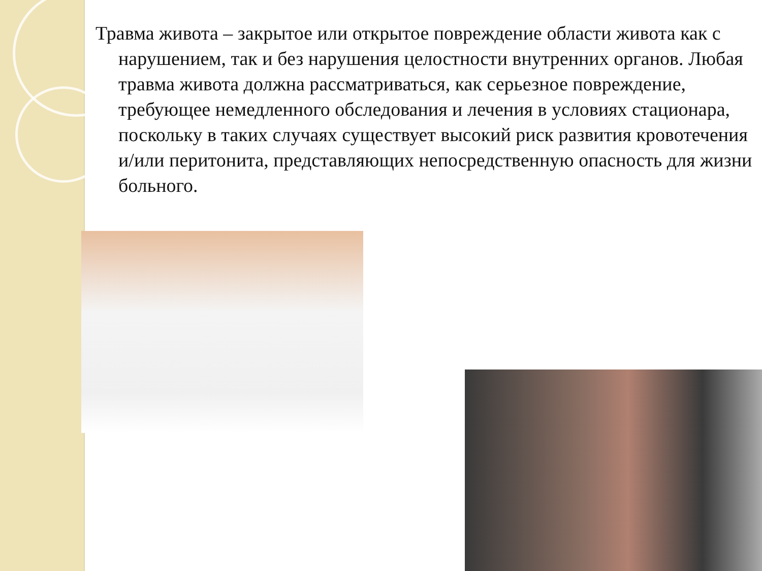Травма живота – закрытое или открытое повреждение области живота как с нарушением, так и без нарушения целостности внутренних органов. Любая травма живота должна рассматриваться, как серьезное повреждение, требующее немедленного обследования и лечения в условиях стационара, поскольку в таких случаях существует высокий риск развития кровотечения и/или перитонита, представляющих непосредственную опасность для жизни больного.